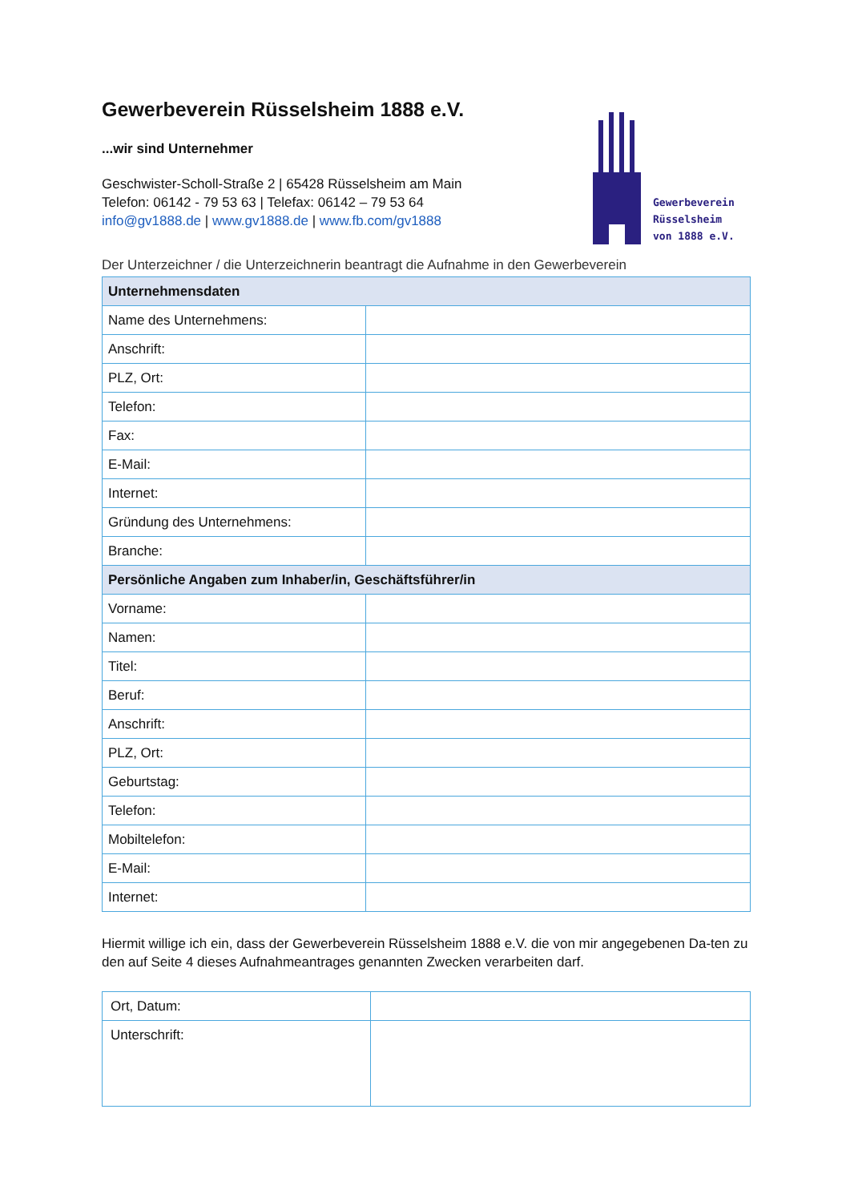Gewerbeverein
Rüsselsheim
von 1888 e.V.
Gewerbeverein Rüsselsheim 1888 e.V.
...wir sind Unternehmer
Geschwister-Scholl-Straße 2 | 65428 Rüsselsheim am Main
Telefon: 06142 - 79 53 63 | Telefax: 06142 – 79 53 64
info@gv1888.de | www.gv1888.de | www.fb.com/gv1888
Der Unterzeichner / die Unterzeichnerin beantragt die Aufnahme in den Gewerbeverein
| Unternehmensdaten | |
| --- | --- |
| Name des Unternehmens: | |
| Anschrift: | |
| PLZ, Ort: | |
| Telefon: | |
| Fax: | |
| E-Mail: | |
| Internet: | |
| Gründung des Unternehmens: | |
| Branche: | |
| Persönliche Angaben zum Inhaber/in, Geschäftsführer/in | |
| Vorname: | |
| Namen: | |
| Titel: | |
| Beruf: | |
| Anschrift: | |
| PLZ, Ort: | |
| Geburtstag: | |
| Telefon: | |
| Mobiltelefon: | |
| E-Mail: | |
| Internet: | |
Hiermit willige ich ein, dass der Gewerbeverein Rüsselsheim 1888 e.V. die von mir angegebenen Da-ten zu den auf Seite 4 dieses Aufnahmeantrages genannten Zwecken verarbeiten darf.
| Ort, Datum: | |
| Unterschrift: | |